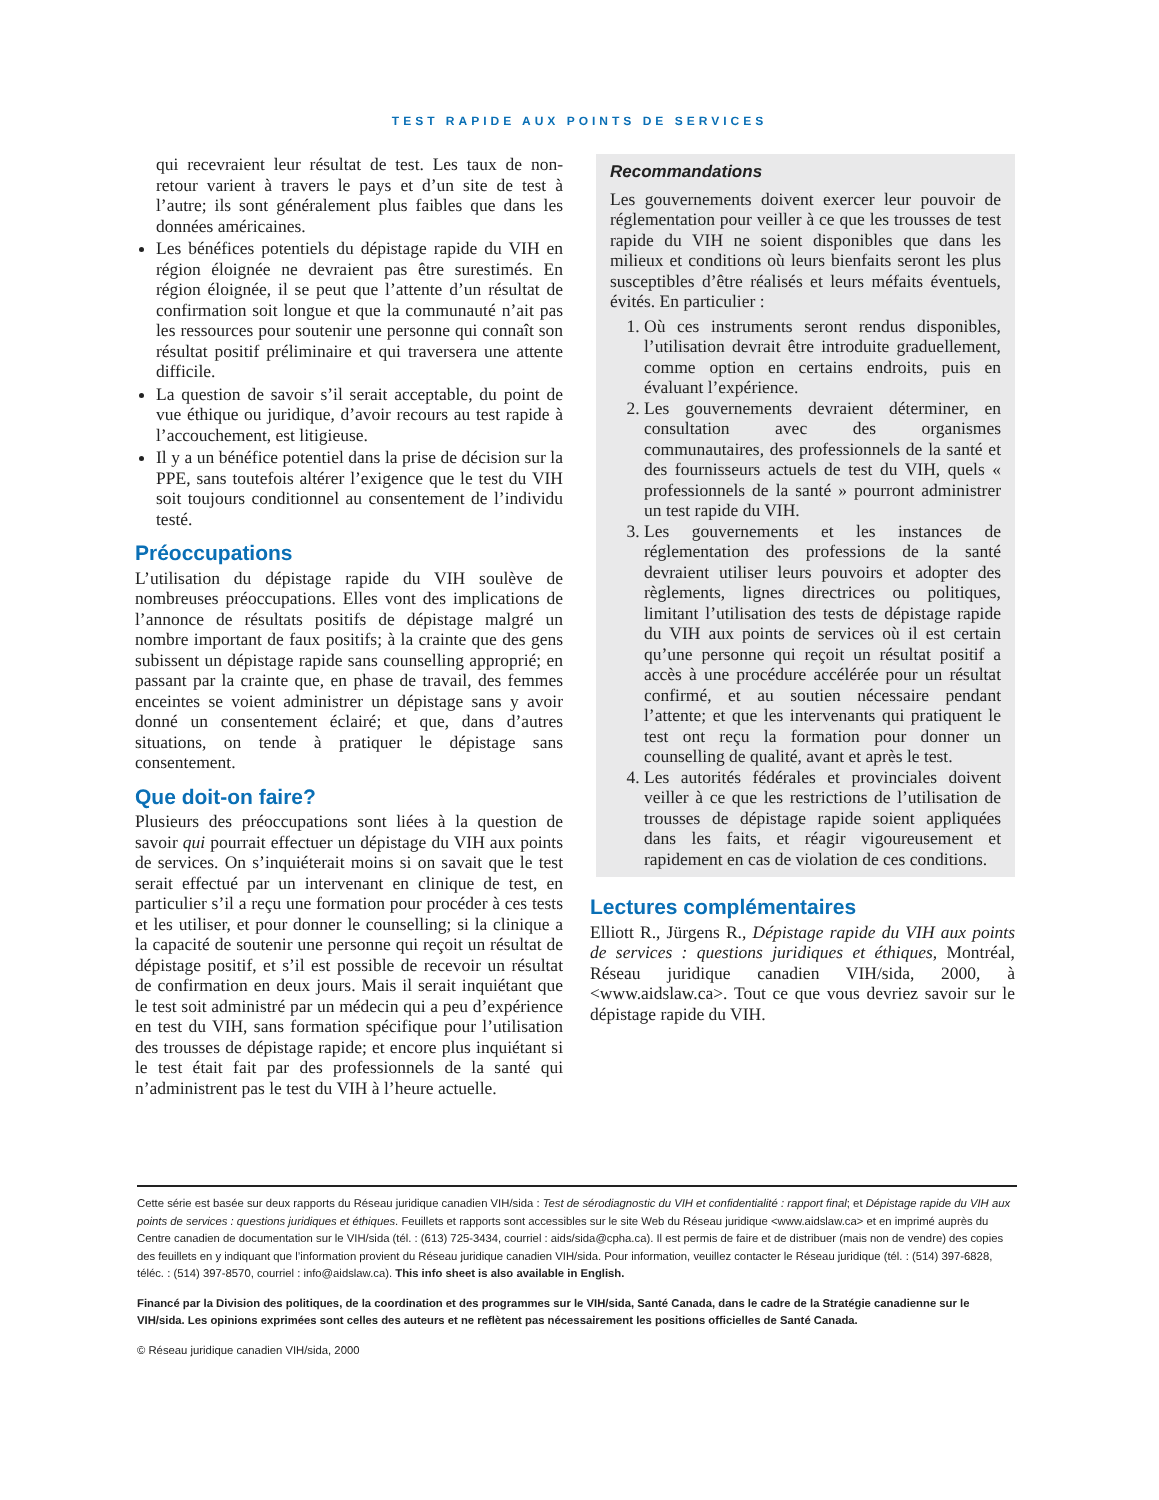TEST RAPIDE AUX POINTS DE SERVICES
qui recevraient leur résultat de test. Les taux de non-retour varient à travers le pays et d’un site de test à l’autre; ils sont généralement plus faibles que dans les données américaines.
Les bénéfices potentiels du dépistage rapide du VIH en région éloignée ne devraient pas être surestimés. En région éloignée, il se peut que l’attente d’un résultat de confirmation soit longue et que la communauté n’ait pas les ressources pour soutenir une personne qui connaît son résultat positif préliminaire et qui traversera une attente difficile.
La question de savoir s’il serait acceptable, du point de vue éthique ou juridique, d’avoir recours au test rapide à l’accouchement, est litigieuse.
Il y a un bénéfice potentiel dans la prise de décision sur la PPE, sans toutefois altérer l’exigence que le test du VIH soit toujours conditionnel au consentement de l’individu testé.
Préoccupations
L’utilisation du dépistage rapide du VIH soulève de nombreuses préoccupations. Elles vont des implications de l’annonce de résultats positifs de dépistage malgré un nombre important de faux positifs; à la crainte que des gens subissent un dépistage rapide sans counselling approprié; en passant par la crainte que, en phase de travail, des femmes enceintes se voient administrer un dépistage sans y avoir donné un consentement éclairé; et que, dans d’autres situations, on tende à pratiquer le dépistage sans consentement.
Que doit-on faire?
Plusieurs des préoccupations sont liées à la question de savoir qui pourrait effectuer un dépistage du VIH aux points de services. On s’inquiéterait moins si on savait que le test serait effectué par un intervenant en clinique de test, en particulier s’il a reçu une formation pour procéder à ces tests et les utiliser, et pour donner le counselling; si la clinique a la capacité de soutenir une personne qui reçoit un résultat de dépistage positif, et s’il est possible de recevoir un résultat de confirmation en deux jours. Mais il serait inquiétant que le test soit administré par un médecin qui a peu d’expérience en test du VIH, sans formation spécifique pour l’utilisation des trousses de dépistage rapide; et encore plus inquiétant si le test était fait par des professionnels de la santé qui n’administrent pas le test du VIH à l’heure actuelle.
Recommandations
Les gouvernements doivent exercer leur pouvoir de réglementation pour veiller à ce que les trousses de test rapide du VIH ne soient disponibles que dans les milieux et conditions où leurs bienfaits seront les plus susceptibles d’être réalisés et leurs méfaits éventuels, évités. En particulier :
1. Où ces instruments seront rendus disponibles, l’utilisation devrait être introduite graduellement, comme option en certains endroits, puis en évaluant l’expérience.
2. Les gouvernements devraient déterminer, en consultation avec des organismes communautaires, des professionnels de la santé et des fournisseurs actuels de test du VIH, quels « professionnels de la santé » pourront administrer un test rapide du VIH.
3. Les gouvernements et les instances de réglementation des professions de la santé devraient utiliser leurs pouvoirs et adopter des règlements, lignes directrices ou politiques, limitant l’utilisation des tests de dépistage rapide du VIH aux points de services où il est certain qu’une personne qui reçoit un résultat positif a accès à une procédure accélérée pour un résultat confirmé, et au soutien nécessaire pendant l’attente; et que les intervenants qui pratiquent le test ont reçu la formation pour donner un counselling de qualité, avant et après le test.
4. Les autorités fédérales et provinciales doivent veiller à ce que les restrictions de l’utilisation de trousses de dépistage rapide soient appliquées dans les faits, et réagir vigoureusement et rapidement en cas de violation de ces conditions.
Lectures complémentaires
Elliott R., Jürgens R., Dépistage rapide du VIH aux points de services : questions juridiques et éthiques, Montréal, Réseau juridique canadien VIH/sida, 2000, à <www.aidslaw.ca>. Tout ce que vous devriez savoir sur le dépistage rapide du VIH.
Cette série est basée sur deux rapports du Réseau juridique canadien VIH/sida : Test de sérodiagnostic du VIH et confidentialité : rapport final; et Dépistage rapide du VIH aux points de services : questions juridiques et éthiques. Feuillets et rapports sont accessibles sur le site Web du Réseau juridique <www.aidslaw.ca> et en imprimé auprès du Centre canadien de documentation sur le VIH/sida (tél. : (613) 725-3434, courriel : aids/sida@cpha.ca). Il est permis de faire et de distribuer (mais non de vendre) des copies des feuillets en y indiquant que l’information provient du Réseau juridique canadien VIH/sida. Pour information, veuillez contacter le Réseau juridique (tél. : (514) 397-6828, téléc. : (514) 397-8570, courriel : info@aidslaw.ca). This info sheet is also available in English.
Financé par la Division des politiques, de la coordination et des programmes sur le VIH/sida, Santé Canada, dans le cadre de la Stratégie canadienne sur le VIH/sida. Les opinions exprimées sont celles des auteurs et ne reflètent pas nécessairement les positions officielles de Santé Canada.
© Réseau juridique canadien VIH/sida, 2000